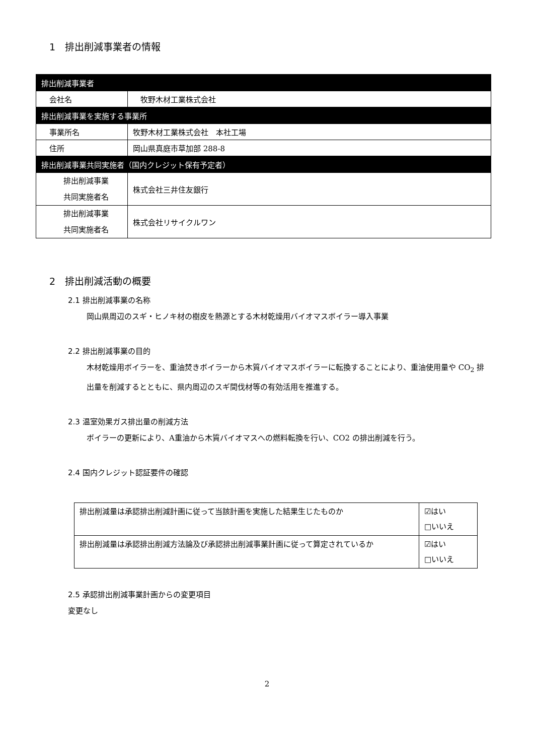1　排出削減事業者の情報
| 排出削減事業者 | |
| 会社名 | 牧野木材工業株式会社 |
| 排出削減事業を実施する事業所 | |
| 事業所名 | 牧野木材工業株式会社 本社工場 |
| 住所 | 岡山県真庭市草加部 288-8 |
| 排出削減事業共同実施者（国内クレジット保有予定者） | |
| 排出削減事業 共同実施者名 | 株式会社三井住友銀行 |
| 排出削減事業 共同実施者名 | 株式会社リサイクルワン |
2　排出削減活動の概要
2.1 排出削減事業の名称
岡山県周辺のスギ・ヒノキ材の樹皮を熱源とする木材乾燥用バイオマスボイラー導入事業
2.2 排出削減事業の目的
木材乾燥用ボイラーを、重油焚きボイラーから木質バイオマスボイラーに転換することにより、重油使用量や CO<sub>2</sub> 排出量を削減するとともに、県内周辺のスギ間伐材等の有効活用を推進する。
2.3 温室効果ガス排出量の削減方法
ボイラーの更新により、A重油から木質バイオマスへの燃料転換を行い、CO2 の排出削減を行う。
2.4 国内クレジット認証要件の確認
| 排出削減量は承認排出削減計画に従って当該計画を実施した結果生じたものか | ☑はい □いいえ |
| 排出削減量は承認排出削減方法論及び承認排出削減事業計画に従って算定されているか | ☑はい □いいえ |
2.5 承認排出削減事業計画からの変更項目
変更なし
2